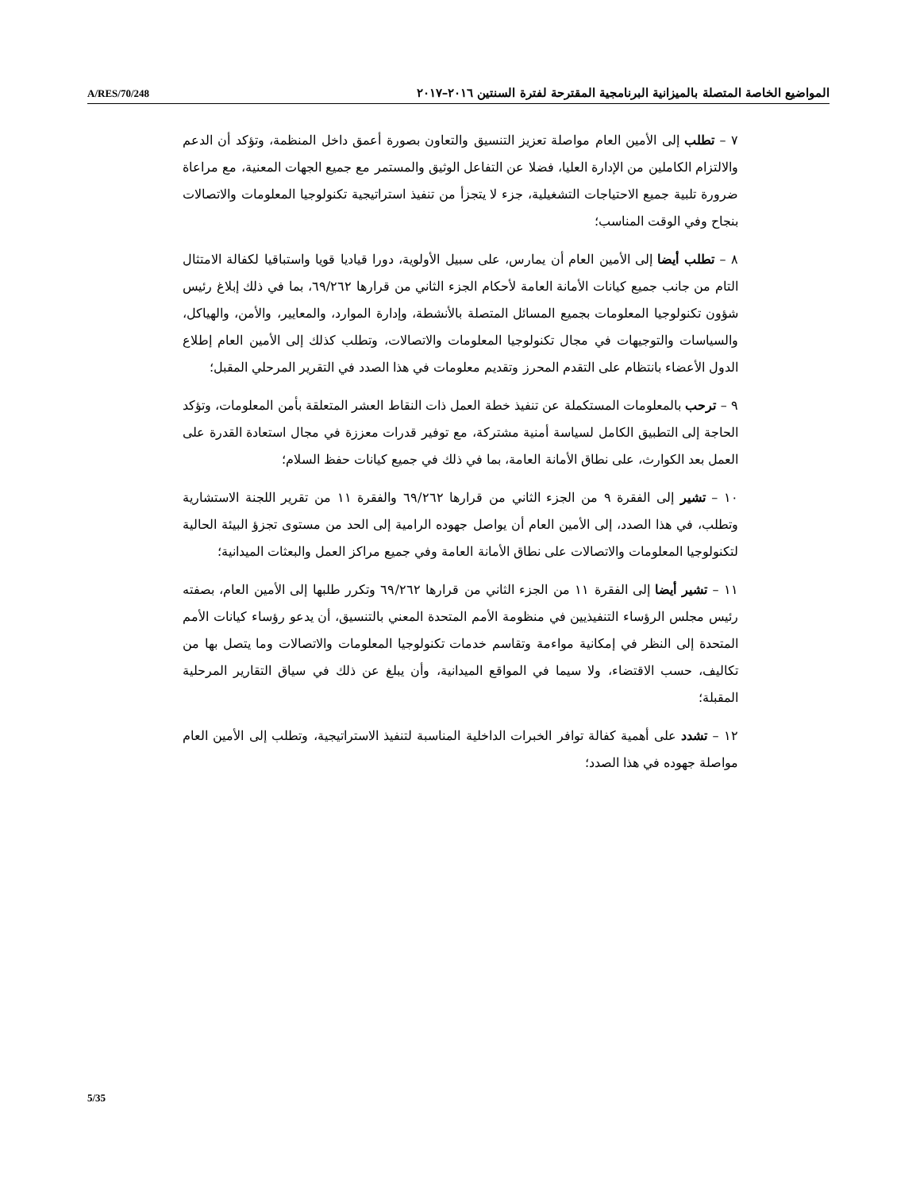A/RES/70/248 المواضيع الخاصة المتصلة بالميزانية البرنامجية المقترحة لفترة السنتين ٢٠١٦–٢٠١٧
٧ – تطلب إلى الأمين العام مواصلة تعزيز التنسيق والتعاون بصورة أعمق داخل المنظمة، وتؤكد أن الدعم والالتزام الكاملين من الإدارة العليا، فضلا عن التفاعل الوثيق والمستمر مع جميع الجهات المعنية، مع مراعاة ضرورة تلبية جميع الاحتياجات التشغيلية، جزء لا يتجزأ من تنفيذ استراتيجية تكنولوجيا المعلومات والاتصالات بنجاح وفي الوقت المناسب؛
٨ – تطلب أيضا إلى الأمين العام أن يمارس، على سبيل الأولوية، دورا قياديا قويا واستباقيا لكفالة الامتثال التام من جانب جميع كيانات الأمانة العامة لأحكام الجزء الثاني من قرارها ٦٩/٢٦٢، بما في ذلك إبلاغ رئيس شؤون تكنولوجيا المعلومات بجميع المسائل المتصلة بالأنشطة، وإدارة الموارد، والمعايير، والأمن، والهياكل، والسياسات والتوجيهات في مجال تكنولوجيا المعلومات والاتصالات، وتطلب كذلك إلى الأمين العام إطلاع الدول الأعضاء بانتظام على التقدم المحرز وتقديم معلومات في هذا الصدد في التقرير المرحلي المقبل؛
٩ – ترحب بالمعلومات المستكملة عن تنفيذ خطة العمل ذات النقاط العشر المتعلقة بأمن المعلومات، وتؤكد الحاجة إلى التطبيق الكامل لسياسة أمنية مشتركة، مع توفير قدرات معززة في مجال استعادة القدرة على العمل بعد الكوارث، على نطاق الأمانة العامة، بما في ذلك في جميع كيانات حفظ السلام؛
١٠ – تشير إلى الفقرة ٩ من الجزء الثاني من قرارها ٦٩/٢٦٢ والفقرة ١١ من تقرير اللجنة الاستشارية وتطلب، في هذا الصدد، إلى الأمين العام أن يواصل جهوده الرامية إلى الحد من مستوى تجزؤ البيئة الحالية لتكنولوجيا المعلومات والاتصالات على نطاق الأمانة العامة وفي جميع مراكز العمل والبعثات الميدانية؛
١١ – تشير أيضا إلى الفقرة ١١ من الجزء الثاني من قرارها ٦٩/٢٦٢ وتكرر طلبها إلى الأمين العام، بصفته رئيس مجلس الرؤساء التنفيذيين في منظومة الأمم المتحدة المعني بالتنسيق، أن يدعو رؤساء كيانات الأمم المتحدة إلى النظر في إمكانية مواءمة وتقاسم خدمات تكنولوجيا المعلومات والاتصالات وما يتصل بها من تكاليف، حسب الاقتضاء، ولا سيما في المواقع الميدانية، وأن يبلغ عن ذلك في سياق التقارير المرحلية المقبلة؛
١٢ – تشدد على أهمية كفالة توافر الخبرات الداخلية المناسبة لتنفيذ الاستراتيجية، وتطلب إلى الأمين العام مواصلة جهوده في هذا الصدد؛
5/35